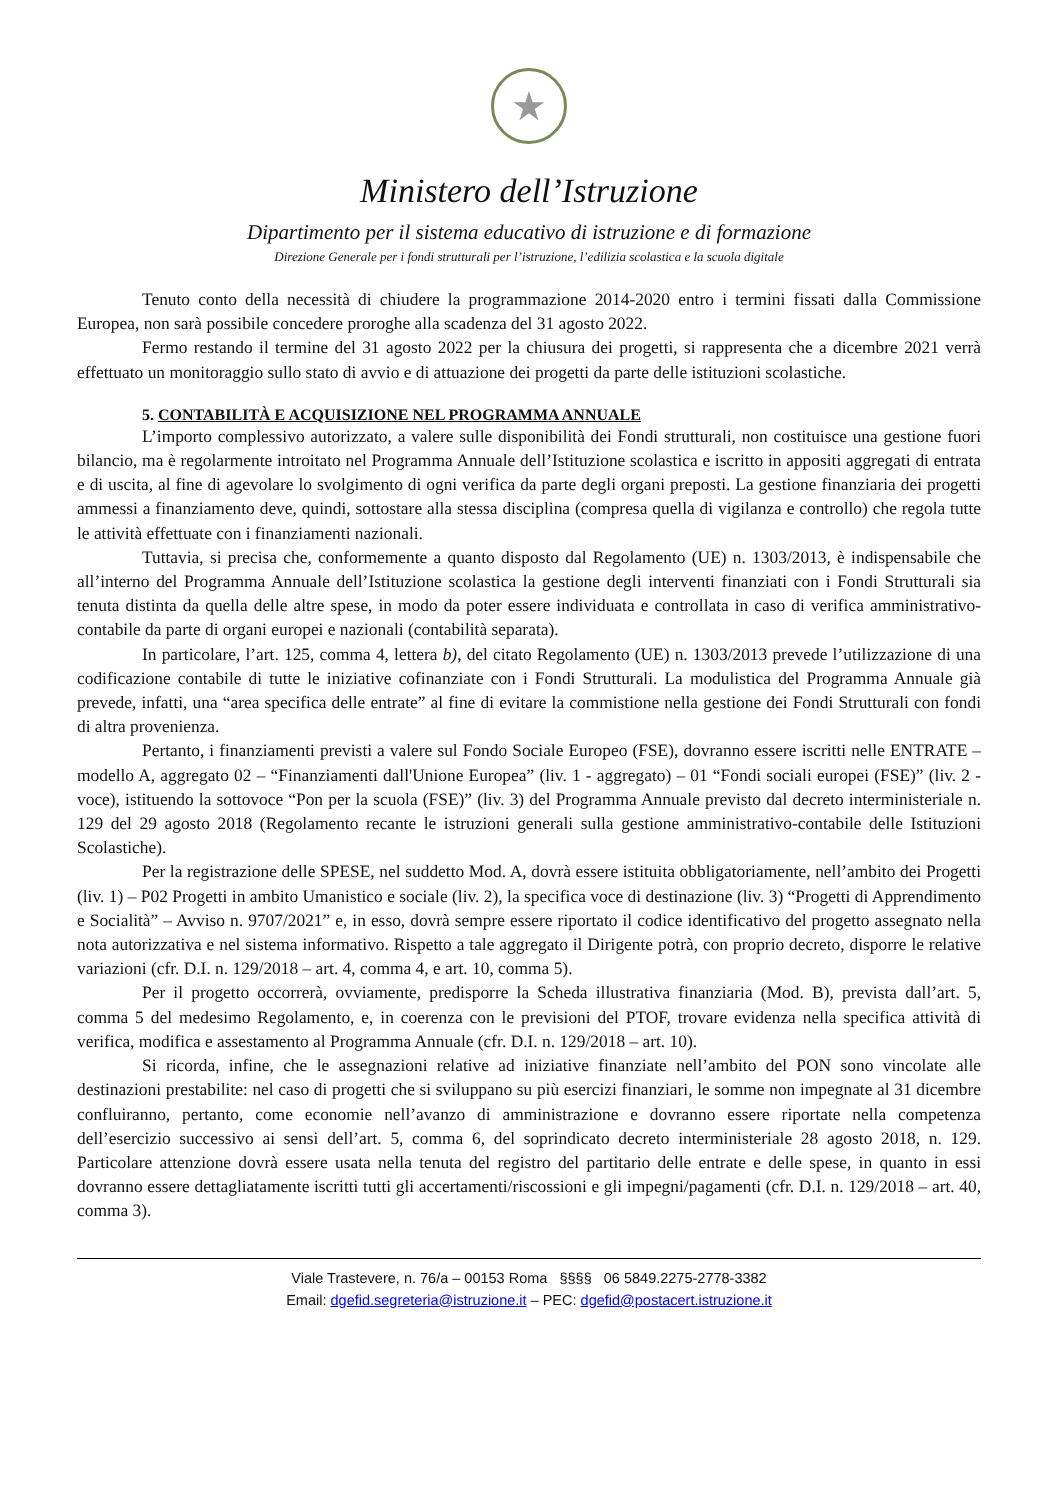★
Ministero dell’Istruzione
Dipartimento per il sistema educativo di istruzione e di formazione
Direzione Generale per i fondi strutturali per l’istruzione, l’edilizia scolastica e la scuola digitale
Tenuto conto della necessità di chiudere la programmazione 2014-2020 entro i termini fissati dalla Commissione Europea, non sarà possibile concedere proroghe alla scadenza del 31 agosto 2022.
Fermo restando il termine del 31 agosto 2022 per la chiusura dei progetti, si rappresenta che a dicembre 2021 verrà effettuato un monitoraggio sullo stato di avvio e di attuazione dei progetti da parte delle istituzioni scolastiche.
5. CONTABILITÀ E ACQUISIZIONE NEL PROGRAMMA ANNUALE
L’importo complessivo autorizzato, a valere sulle disponibilità dei Fondi strutturali, non costituisce una gestione fuori bilancio, ma è regolarmente introitato nel Programma Annuale dell’Istituzione scolastica e iscritto in appositi aggregati di entrata e di uscita, al fine di agevolare lo svolgimento di ogni verifica da parte degli organi preposti. La gestione finanziaria dei progetti ammessi a finanziamento deve, quindi, sottostare alla stessa disciplina (compresa quella di vigilanza e controllo) che regola tutte le attività effettuate con i finanziamenti nazionali.
Tuttavia, si precisa che, conformemente a quanto disposto dal Regolamento (UE) n. 1303/2013, è indispensabile che all’interno del Programma Annuale dell’Istituzione scolastica la gestione degli interventi finanziati con i Fondi Strutturali sia tenuta distinta da quella delle altre spese, in modo da poter essere individuata e controllata in caso di verifica amministrativo-contabile da parte di organi europei e nazionali (contabilità separata).
In particolare, l’art. 125, comma 4, lettera b), del citato Regolamento (UE) n. 1303/2013 prevede l’utilizzazione di una codificazione contabile di tutte le iniziative cofinanziate con i Fondi Strutturali. La modulistica del Programma Annuale già prevede, infatti, una “area specifica delle entrate” al fine di evitare la commistione nella gestione dei Fondi Strutturali con fondi di altra provenienza.
Pertanto, i finanziamenti previsti a valere sul Fondo Sociale Europeo (FSE), dovranno essere iscritti nelle ENTRATE – modello A, aggregato 02 – “Finanziamenti dall'Unione Europea” (liv. 1 - aggregato) – 01 “Fondi sociali europei (FSE)” (liv. 2 - voce), istituendo la sottovoce “Pon per la scuola (FSE)” (liv. 3) del Programma Annuale previsto dal decreto interministeriale n. 129 del 29 agosto 2018 (Regolamento recante le istruzioni generali sulla gestione amministrativo-contabile delle Istituzioni Scolastiche).
Per la registrazione delle SPESE, nel suddetto Mod. A, dovrà essere istituita obbligatoriamente, nell’ambito dei Progetti (liv. 1) – P02 Progetti in ambito Umanistico e sociale (liv. 2), la specifica voce di destinazione (liv. 3) “Progetti di Apprendimento e Socialità” – Avviso n. 9707/2021” e, in esso, dovrà sempre essere riportato il codice identificativo del progetto assegnato nella nota autorizzativa e nel sistema informativo. Rispetto a tale aggregato il Dirigente potrà, con proprio decreto, disporre le relative variazioni (cfr. D.I. n. 129/2018 – art. 4, comma 4, e art. 10, comma 5).
Per il progetto occorrerà, ovviamente, predisporre la Scheda illustrativa finanziaria (Mod. B), prevista dall’art. 5, comma 5 del medesimo Regolamento, e, in coerenza con le previsioni del PTOF, trovare evidenza nella specifica attività di verifica, modifica e assestamento al Programma Annuale (cfr. D.I. n. 129/2018 – art. 10).
Si ricorda, infine, che le assegnazioni relative ad iniziative finanziate nell’ambito del PON sono vincolate alle destinazioni prestabilite: nel caso di progetti che si sviluppano su più esercizi finanziari, le somme non impegnate al 31 dicembre confluiranno, pertanto, come economie nell’avanzo di amministrazione e dovranno essere riportate nella competenza dell’esercizio successivo ai sensi dell’art. 5, comma 6, del soprindicato decreto interministeriale 28 agosto 2018, n. 129. Particolare attenzione dovrà essere usata nella tenuta del registro del partitario delle entrate e delle spese, in quanto in essi dovranno essere dettagliatamente iscritti tutti gli accertamenti/riscossioni e gli impegni/pagamenti (cfr. D.I. n. 129/2018 – art. 40, comma 3).
Viale Trastevere, n. 76/a – 00153 Roma §§§§ 06 5849.2275-2778-3382
Email: dgefid.segreteria@istruzione.it – PEC: dgefid@postacert.istruzione.it